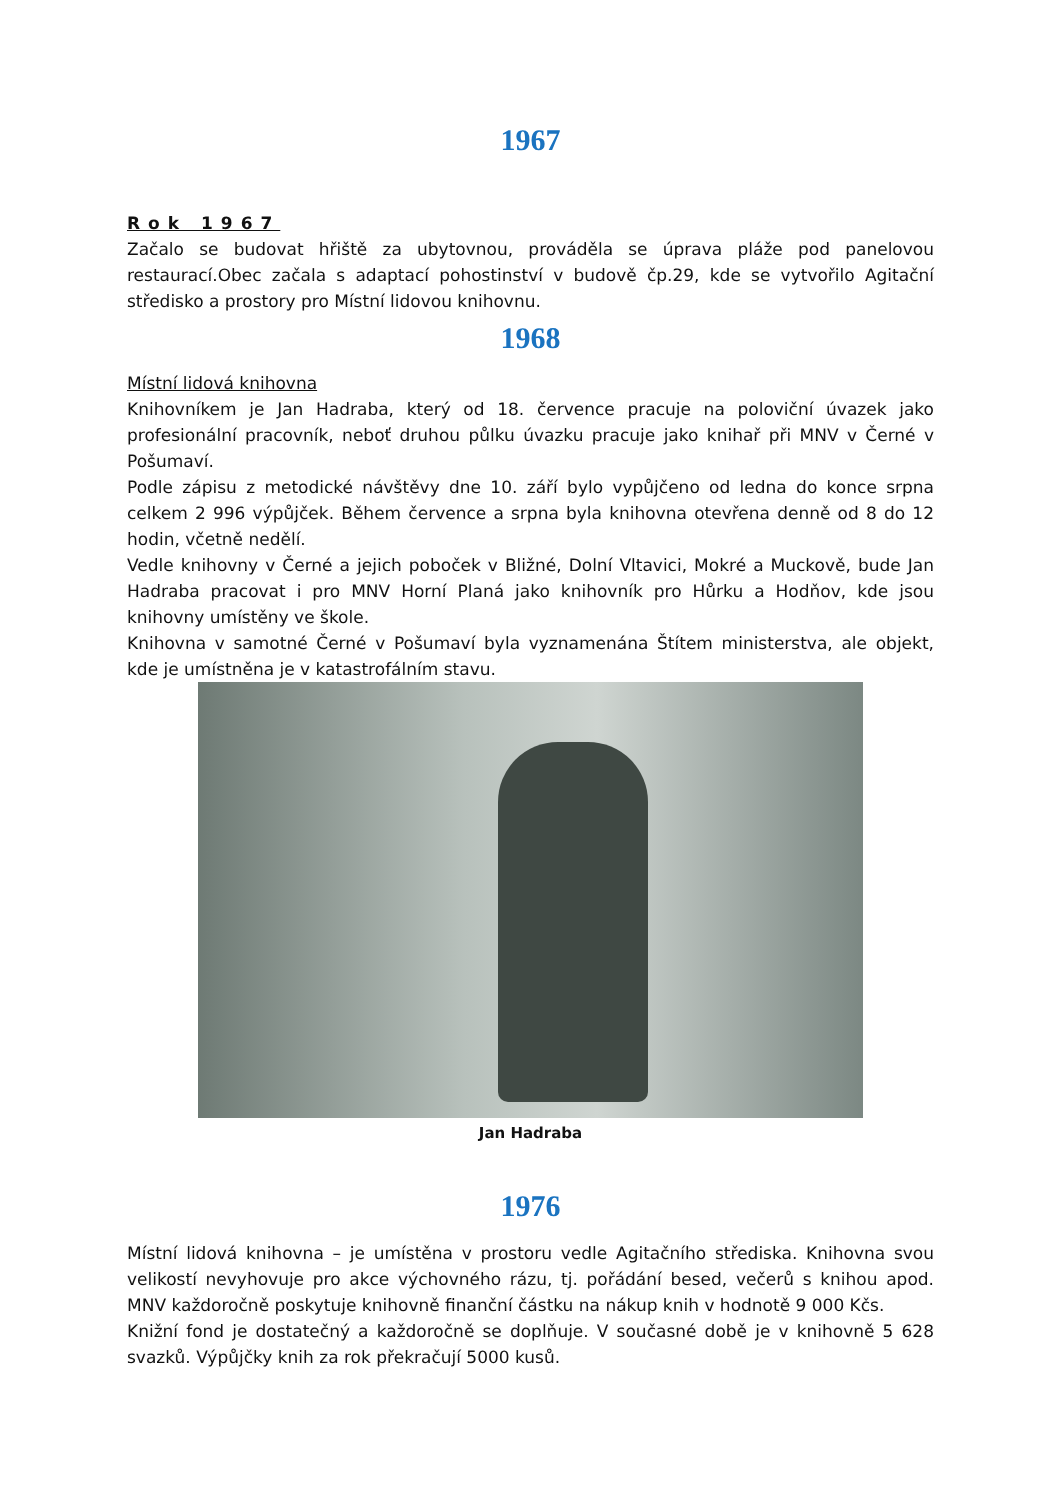1967
Rok 1967
Začalo se budovat hřiště za ubytovnou, prováděla se úprava pláže pod panelovou restaurací.Obec začala s adaptací pohostinství v budově čp.29, kde se vytvořilo Agitační středisko a prostory pro Místní lidovou knihovnu.
1968
Místní lidová knihovna
Knihovníkem je Jan Hadraba, který od 18. července pracuje na poloviční úvazek jako profesionální pracovník, neboť druhou půlku úvazku pracuje jako knihař při MNV v Černé v Pošumaví.
Podle zápisu z metodické návštěvy dne 10. září bylo vypůjčeno od ledna do konce srpna celkem 2 996 výpůjček. Během července a srpna byla knihovna otevřena denně od 8 do 12 hodin, včetně nedělí.
Vedle knihovny v Černé a jejich poboček v Bližné, Dolní Vltavici, Mokré a Muckově, bude Jan Hadraba pracovat i pro MNV Horní Planá jako knihovník pro Hůrku a Hodňov, kde jsou knihovny umístěny ve škole.
Knihovna v samotné Černé v Pošumaví byla vyznamenána Štítem ministerstva, ale objekt, kde je umístněna je v katastrofálním stavu.
Jan Hadraba
1976
Místní lidová knihovna – je umístěna v prostoru vedle Agitačního střediska. Knihovna svou velikostí nevyhovuje pro akce výchovného rázu, tj. pořádání besed, večerů s knihou apod. MNV každoročně poskytuje knihovně finanční částku na nákup knih v hodnotě 9 000 Kčs.
Knižní fond je dostatečný a každoročně se doplňuje. V současné době je v knihovně 5 628 svazků. Výpůjčky knih za rok překračují 5000 kusů.